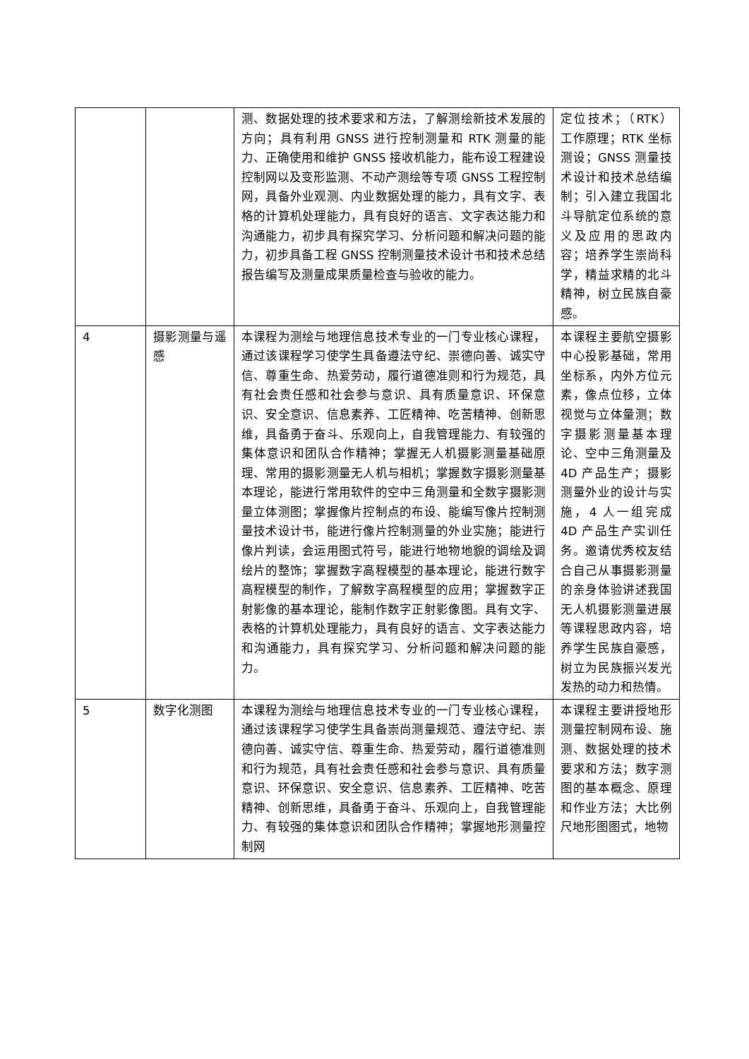| | | 测、数据处理的技术要求和方法，了解测绘新技术发展的方向；具有利用 GNSS 进行控制测量和 RTK 测量的能力、正确使用和维护 GNSS 接收机能力，能布设工程建设控制网以及变形监测、不动产测绘等专项 GNSS 工程控制网，具备外业观测、内业数据处理的能力，具有文字、表格的计算机处理能力，具有良好的语言、文字表达能力和沟通能力，初步具有探究学习、分析问题和解决问题的能力，初步具备工程 GNSS 控制测量技术设计书和技术总结报告编写及测量成果质量检查与验收的能力。 | 定位技术；（RTK）工作原理；RTK 坐标测设；GNSS 测量技术设计和技术总结编制；引入建立我国北斗导航定位系统的意义及应用的思政内容；培养学生崇尚科学，精益求精的北斗精神，树立民族自豪感。 |
| 4 | 摄影测量与遥感 | 本课程为测绘与地理信息技术专业的一门专业核心课程，通过该课程学习使学生具备遵法守纪、崇德向善、诚实守信、尊重生命、热爱劳动，履行道德准则和行为规范，具有社会责任感和社会参与意识、具有质量意识、环保意识、安全意识、信息素养、工匠精神、吃苦精神、创新思维，具备勇于奋斗、乐观向上，自我管理能力、有较强的集体意识和团队合作精神；掌握无人机摄影测量基础原理、常用的摄影测量无人机与相机；掌握数字摄影测量基本理论，能进行常用软件的空中三角测量和全数字摄影测量立体测图；掌握像片控制点的布设、能编写像片控制测量技术设计书，能进行像片控制测量的外业实施；能进行像片判读，会运用图式符号，能进行地物地貌的调绘及调绘片的整饰；掌握数字高程模型的基本理论，能进行数字高程模型的制作，了解数字高程模型的应用；掌握数字正射影像的基本理论，能制作数字正射影像图。具有文字、表格的计算机处理能力，具有良好的语言、文字表达能力和沟通能力，具有探究学习、分析问题和解决问题的能力。 | 本课程主要航空摄影中心投影基础，常用坐标系，内外方位元素，像点位移，立体视觉与立体量测；数字摄影测量基本理论、空中三角测量及 4D 产品生产；摄影测量外业的设计与实施，4 人一组完成 4D 产品生产实训任务。邀请优秀校友结合自己从事摄影测量的亲身体验讲述我国无人机摄影测量进展等课程思政内容，培养学生民族自豪感，树立为民族振兴发光发热的动力和热情。 |
| 5 | 数字化测图 | 本课程为测绘与地理信息技术专业的一门专业核心课程，通过该课程学习使学生具备崇尚测量规范、遵法守纪、崇德向善、诚实守信、尊重生命、热爱劳动，履行道德准则和行为规范，具有社会责任感和社会参与意识、具有质量意识、环保意识、安全意识、信息素养、工匠精神、吃苦精神、创新思维，具备勇于奋斗、乐观向上，自我管理能力、有较强的集体意识和团队合作精神；掌握地形测量控制网 | 本课程主要讲授地形测量控制网布设、施测、数据处理的技术要求和方法；数字测图的基本概念、原理和作业方法；大比例尺地形图图式，地物 |